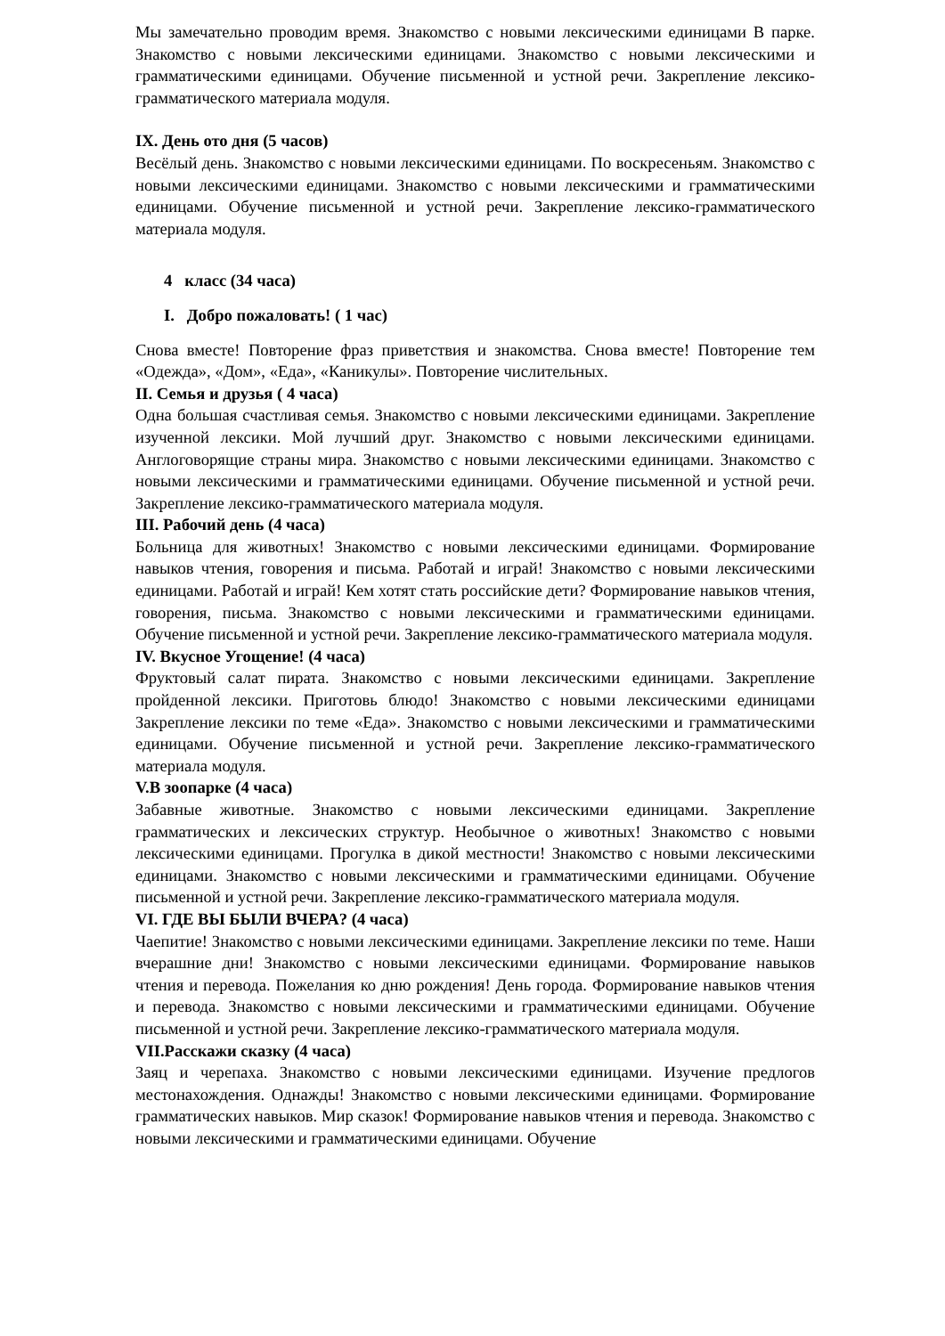Мы замечательно проводим время. Знакомство с новыми лексическими единицами В парке. Знакомство с новыми лексическими единицами. Знакомство с новыми лексическими и грамматическими единицами. Обучение письменной и устной речи. Закрепление лексико-грамматического материала модуля.
IX. День ото дня (5 часов)
Весёлый день. Знакомство с новыми лексическими единицами. По воскресеньям. Знакомство с новыми лексическими единицами. Знакомство с новыми лексическими и грамматическими единицами. Обучение письменной и устной речи. Закрепление лексико-грамматического материала модуля.
4 класс (34 часа)
I. Добро пожаловать! ( 1 час)
Снова вместе! Повторение фраз приветствия и знакомства. Снова вместе! Повторение тем «Одежда», «Дом», «Еда», «Каникулы». Повторение числительных.
II. Семья и друзья ( 4 часа)
Одна большая счастливая семья. Знакомство с новыми лексическими единицами. Закрепление изученной лексики. Мой лучший друг. Знакомство с новыми лексическими единицами. Англоговорящие страны мира. Знакомство с новыми лексическими единицами. Знакомство с новыми лексическими и грамматическими единицами. Обучение письменной и устной речи. Закрепление лексико-грамматического материала модуля.
III. Рабочий день (4 часа)
Больница для животных! Знакомство с новыми лексическими единицами. Формирование навыков чтения, говорения и письма. Работай и играй! Знакомство с новыми лексическими единицами. Работай и играй! Кем хотят стать российские дети? Формирование навыков чтения, говорения, письма. Знакомство с новыми лексическими и грамматическими единицами. Обучение письменной и устной речи. Закрепление лексико-грамматического материала модуля.
IV. Вкусное Угощение! (4 часа)
Фруктовый салат пирата. Знакомство с новыми лексическими единицами. Закрепление пройденной лексики. Приготовь блюдо! Знакомство с новыми лексическими единицами Закрепление лексики по теме «Еда». Знакомство с новыми лексическими и грамматическими единицами. Обучение письменной и устной речи. Закрепление лексико-грамматического материала модуля.
V.В зоопарке (4 часа)
Забавные животные. Знакомство с новыми лексическими единицами. Закрепление грамматических и лексических структур. Необычное о животных! Знакомство с новыми лексическими единицами. Прогулка в дикой местности! Знакомство с новыми лексическими единицами. Знакомство с новыми лексическими и грамматическими единицами. Обучение письменной и устной речи. Закрепление лексико-грамматического материала модуля.
VI. ГДЕ ВЫ БЫЛИ ВЧЕРА? (4 часа)
Чаепитие! Знакомство с новыми лексическими единицами. Закрепление лексики по теме. Наши вчерашние дни! Знакомство с новыми лексическими единицами. Формирование навыков чтения и перевода. Пожелания ко дню рождения! День города. Формирование навыков чтения и перевода. Знакомство с новыми лексическими и грамматическими единицами. Обучение письменной и устной речи. Закрепление лексико-грамматического материала модуля.
VII.Расскажи сказку (4 часа)
Заяц и черепаха. Знакомство с новыми лексическими единицами. Изучение предлогов местонахождения. Однажды! Знакомство с новыми лексическими единицами. Формирование грамматических навыков. Мир сказок! Формирование навыков чтения и перевода. Знакомство с новыми лексическими и грамматическими единицами. Обучение